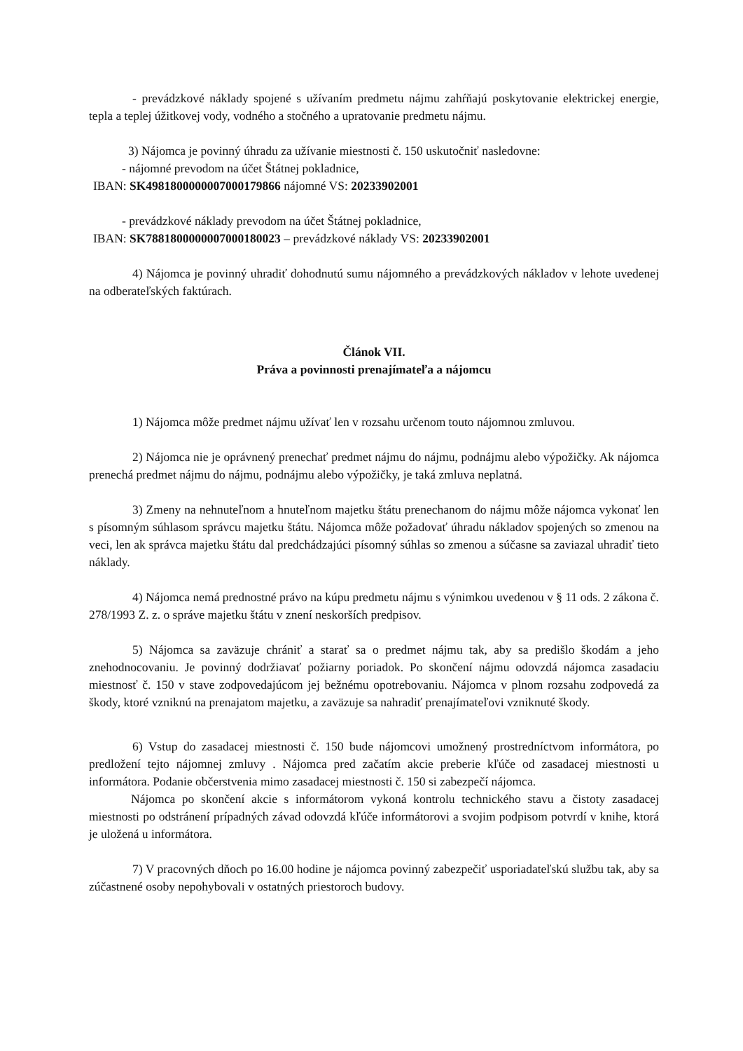- prevádzkové náklady spojené s užívaním predmetu nájmu zahŕňajú poskytovanie elektrickej energie, tepla a teplej úžitkovej vody, vodného a stočného a upratovanie predmetu nájmu.
3) Nájomca je povinný úhradu za užívanie miestnosti č. 150 uskutočniť nasledovne:
- nájomné prevodom na účet Štátnej pokladnice,
IBAN: SK4981800000007000179866 nájomné VS: 20233902001
- prevádzkové náklady prevodom na účet Štátnej pokladnice,
IBAN: SK7881800000007000180023 – prevádzkové náklady VS: 20233902001
4) Nájomca je povinný uhradiť dohodnutú sumu nájomného a prevádzkových nákladov v lehote uvedenej na odberateľských faktúrach.
Článok VII.
Práva a povinnosti prenajímateľa a nájomcu
1) Nájomca môže predmet nájmu užívať len v rozsahu určenom touto nájomnou zmluvou.
2) Nájomca nie je oprávnený prenechať predmet nájmu do nájmu, podnájmu alebo výpožičky. Ak nájomca prenechá predmet nájmu do nájmu, podnájmu alebo výpožičky, je taká zmluva neplatná.
3) Zmeny na nehnuteľnom a hnuteľnom majetku štátu prenechanom do nájmu môže nájomca vykonať len s písomným súhlasom správcu majetku štátu. Nájomca môže požadovať úhradu nákladov spojených so zmenou na veci, len ak správca majetku štátu dal predchádzajúci písomný súhlas so zmenou a súčasne sa zaviazal uhradiť tieto náklady.
4) Nájomca nemá prednostné právo na kúpu predmetu nájmu s výnimkou uvedenou v § 11 ods. 2 zákona č. 278/1993 Z. z. o správe majetku štátu v znení neskorších predpisov.
5) Nájomca sa zaväzuje chrániť a starať sa o predmet nájmu tak, aby sa predišlo škodám a jeho znehodnocovaniu. Je povinný dodržiavať požiarny poriadok. Po skončení nájmu odovzdá nájomca zasadaciu miestnosť č. 150 v stave zodpovedajúcom jej bežnému opotrebovaniu. Nájomca v plnom rozsahu zodpovedá za škody, ktoré vzniknú na prenajatom majetku, a zaväzuje sa nahradiť prenajímateľovi vzniknuté škody.
6) Vstup do zasadacej miestnosti č. 150 bude nájomcovi umožnený prostredníctvom informátora, po predložení tejto nájomnej zmluvy . Nájomca pred začatím akcie preberie kľúče od zasadacej miestnosti u informátora. Podanie občerstvenia mimo zasadacej miestnosti č. 150 si zabezpečí nájomca.
Nájomca po skončení akcie s informátorom vykoná kontrolu technického stavu a čistoty zasadacej miestnosti po odstránení prípadných závad odovzdá kľúče informátorovi a svojim podpisom potvrdí v knihe, ktorá je uložená u informátora.
7) V pracovných dňoch po 16.00 hodine je nájomca povinný zabezpečiť usporiadateľskú službu tak, aby sa zúčastnené osoby nepohybovali v ostatných priestoroch budovy.